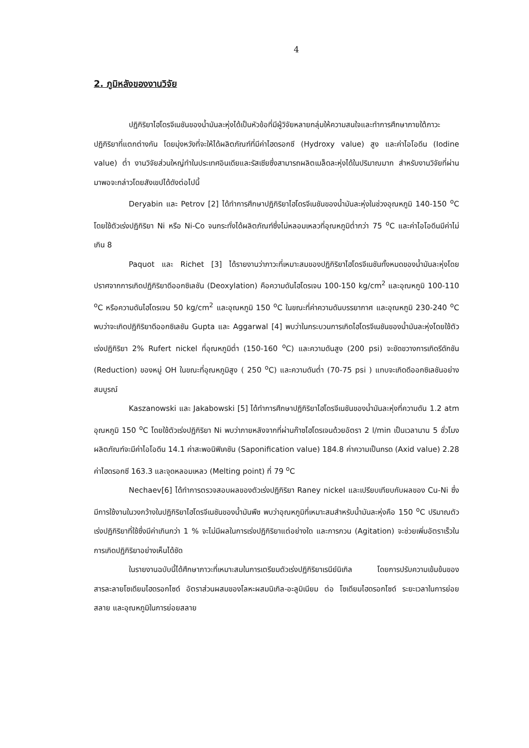4
2. ภูมิหลังของงานวิจัย
ปฏิกิริยาไฮโดรจีเนชันของน้ำมันละหุ่งได้เป็นหัวข้อที่มีผู้วิจัยหลายกลุ่มให้ความสนใจและทำการศึกษาภายใต้ภาวะปฏิกิริยาที่แตกต่างกัน โดยมุ่งหวังที่จะให้ได้ผลิตภัณฑ์ที่มีค่าไฮดรอกซี (Hydroxy value) สูง และค่าไอโอดีน (Iodine value) ต่ำ งานวิจัยส่วนใหญ่ทำในประเทศอินเดียและรัสเซียซึ่งสามารถผลิตเมล็ดละหุ่งได้ในปริมาณมาก สำหรับงานวิจัยที่ผ่านมาพอจะกล่าวโดยสังเขปได้ดังต่อไปนี้
Deryabin และ Petrov [2] ได้ทำการศึกษาปฏิกิริยาไฮโดรจีเนชันของน้ำมันละหุ่งในช่วงอุณหภูมิ 140-150 <sup>o</sup>C โดยใช้ตัวเร่งปฏิกิริยา Ni หรือ Ni-Co จนกระทั่งได้ผลิตภัณฑ์ซึ่งไม่หลอมเหลวที่อุณหภูมิต่ำกว่า 75 <sup>o</sup>C และค่าไอโอดีนมีค่าไม่เกิน 8
Paquot และ Richet [3] ได้รายงานว่าภาวะที่เหมาะสมของปฏิกิริยาไฮโดรจีเนชันทั้งหมดของน้ำมันละหุ่งโดยปราศจากการเกิดปฏิกิริยาดีออกซิเลชัน (Deoxylation) คือความดันไฮโดรเจน 100-150 kg/cm<sup>2</sup> และอุณหภูมิ 100-110 <sup>o</sup>C หรือความดันไฮโดรเจน 50 kg/cm<sup>2</sup> และอุณหภูมิ 150 <sup>o</sup>C ในขณะที่ค่าความดันบรรยากาศ และอุณหภูมิ 230-240 <sup>o</sup>C พบว่าจะเกิดปฏิกิริยาดีออกซิเลชัน Gupta และ Aggarwal [4] พบว่าในกระบวนการเกิดไฮโดรจีเนชันของน้ำมันละหุ่งโดยใช้ตัวเร่งปฏิกิริยา 2% Rufert nickel ที่อุณหภูมิต่ำ (150-160 <sup>o</sup>C) และความดันสูง (200 psi) จะขัดขวางการเกิดรีดักชัน (Reduction) ของหมู่ OH ในขณะที่อุณหภูมิสูง ( 250 <sup>o</sup>C) และความดันต่ำ (70-75 psi ) แทบจะเกิดดีออกซิเลชันอย่างสมบูรณ์
Kaszanowski และ Jakabowski [5] ได้ทำการศึกษาปฏิกิริยาไฮโดรจีเนชันของน้ำมันละหุ่งที่ความดัน 1.2 atm อุณหภูมิ 150 <sup>o</sup>C โดยใช้ตัวเร่งปฏิกิริยา Ni พบว่าภายหลังจากที่ผ่านก๊าซไฮโดรเจนด้วยอัตรา 2 l/min เป็นเวลานาน 5 ชั่วโมง ผลิตภัณฑ์จะมีค่าไอโอดีน 14.1 ค่าสะพอนิฟิเคชัน (Saponification value) 184.8 ค่าความเป็นกรด (Axid value) 2.28 ค่าไฮดรอกซี 163.3 และจุดหลอมเหลว (Melting point) ที่ 79 <sup>o</sup>C
Nechaev[6] ได้ทำการตรวจสอบผลของตัวเร่งปฏิกิริยา Raney nickel และเปรียบเทียบกับผลของ Cu-Ni ซึ่งมีการใช้งานในวงกว้างในปฏิกิริยาไฮโดรจีเนชันของน้ำมันพืช พบว่าอุณหภูมิที่เหมาะสมสำหรับน้ำมันละหุ่งคือ 150 <sup>o</sup>C ปริมาณตัวเร่งปฏิกิริยาที่ใช้ซึ่งมีค่าเกินกว่า 1 % จะไม่มีผลในการเร่งปฏิกิริยาแต่อย่างใด และการกวน (Agitation) จะช่วยเพิ่มอัตราเร็วในการเกิดปฏิกิริยาอย่างเห็นได้ชัด
ในรายงานฉบับนี้ได้ศึกษาภาวะที่เหมาะสมในการเตรียมตัวเร่งปฏิกิริยาเรนีย์นิเกิล โดยการปรับความเข้มข้นของสารละลายโซเดียมไฮดรอกไซด์ อัตราส่วนผสมของโลหะผสมนิเกิล-อะลูมิเนียม ต่อ โซเดียมไฮดรอกไซด์ ระยะเวลาในการย่อยสลาย และอุณหภูมิในการย่อยสลาย